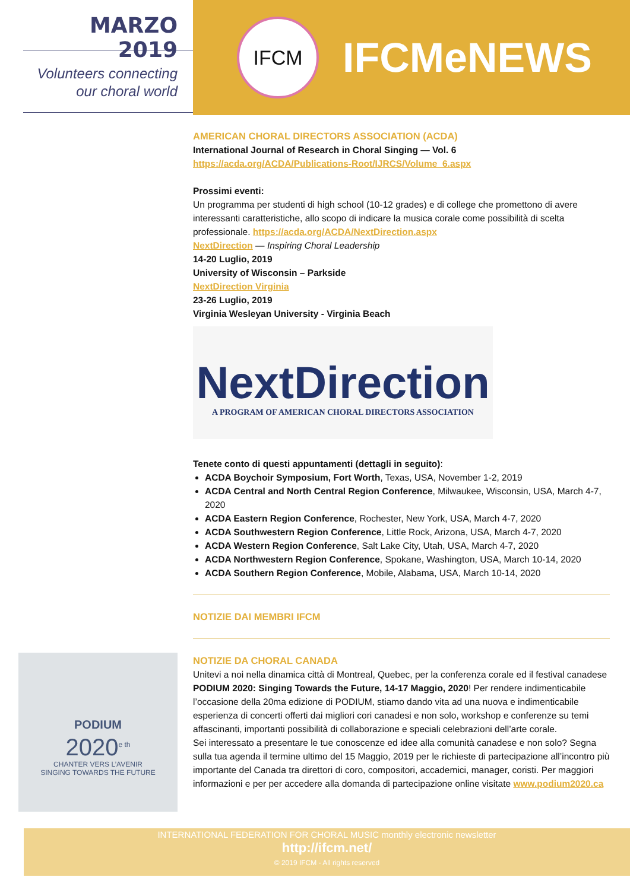MARZO 2019
Volunteers connecting
our choral world
IFCM
IFCMeNEWS
AMERICAN CHORAL DIRECTORS ASSOCIATION (ACDA)
International Journal of Research in Choral Singing — Vol. 6
https://acda.org/ACDA/Publications-Root/IJRCS/Volume_6.aspx
Prossimi eventi:
Un programma per studenti di high school (10-12 grades) e di college che promettono di avere interessanti caratteristiche, allo scopo di indicare la musica corale come possibilità di scelta professionale. https://acda.org/ACDA/NextDirection.aspx
NextDirection — Inspiring Choral Leadership
14-20 Luglio, 2019
University of Wisconsin – Parkside
NextDirection Virginia
23-26 Luglio, 2019
Virginia Wesleyan University - Virginia Beach
NextDirection
A PROGRAM OF AMERICAN CHORAL DIRECTORS ASSOCIATION
Tenete conto di questi appuntamenti (dettagli in seguito):
ACDA Boychoir Symposium, Fort Worth, Texas, USA, November 1-2, 2019
ACDA Central and North Central Region Conference, Milwaukee, Wisconsin, USA, March 4-7, 2020
ACDA Eastern Region Conference, Rochester, New York, USA, March 4-7, 2020
ACDA Southwestern Region Conference, Little Rock, Arizona, USA, March 4-7, 2020
ACDA Western Region Conference, Salt Lake City, Utah, USA, March 4-7, 2020
ACDA Northwestern Region Conference, Spokane, Washington, USA, March 10-14, 2020
ACDA Southern Region Conference, Mobile, Alabama, USA, March 10-14, 2020
NOTIZIE DAI MEMBRI IFCM
NOTIZIE DA CHORAL CANADA
Unitevi a noi nella dinamica città di Montreal, Quebec, per la conferenza corale ed il festival canadese PODIUM 2020: Singing Towards the Future, 14-17 Maggio, 2020! Per rendere indimenticabile l’occasione della 20ma edizione di PODIUM, stiamo dando vita ad una nuova e indimenticabile esperienza di concerti offerti dai migliori cori canadesi e non solo, workshop e conferenze su temi affascinanti, importanti possibilità di collaborazione e speciali celebrazioni dell’arte corale.
Sei interessato a presentare le tue conoscenze ed idee alla comunità canadese e non solo? Segna sulla tua agenda il termine ultimo del 15 Maggio, 2019 per le richieste di partecipazione all’incontro più importante del Canada tra direttori di coro, compositori, accademici, manager, coristi. Per maggiori informazioni e per per accedere alla domanda di partecipazione online visitate www.podium2020.ca
PODIUM
2020<sup>e th</sup>
CHANTER VERS L’AVENIR
SINGING TOWARDS THE FUTURE
INTERNATIONAL FEDERATION FOR CHORAL MUSIC monthly electronic newsletter
http://ifcm.net/
© 2019 IFCM - All rights reserved